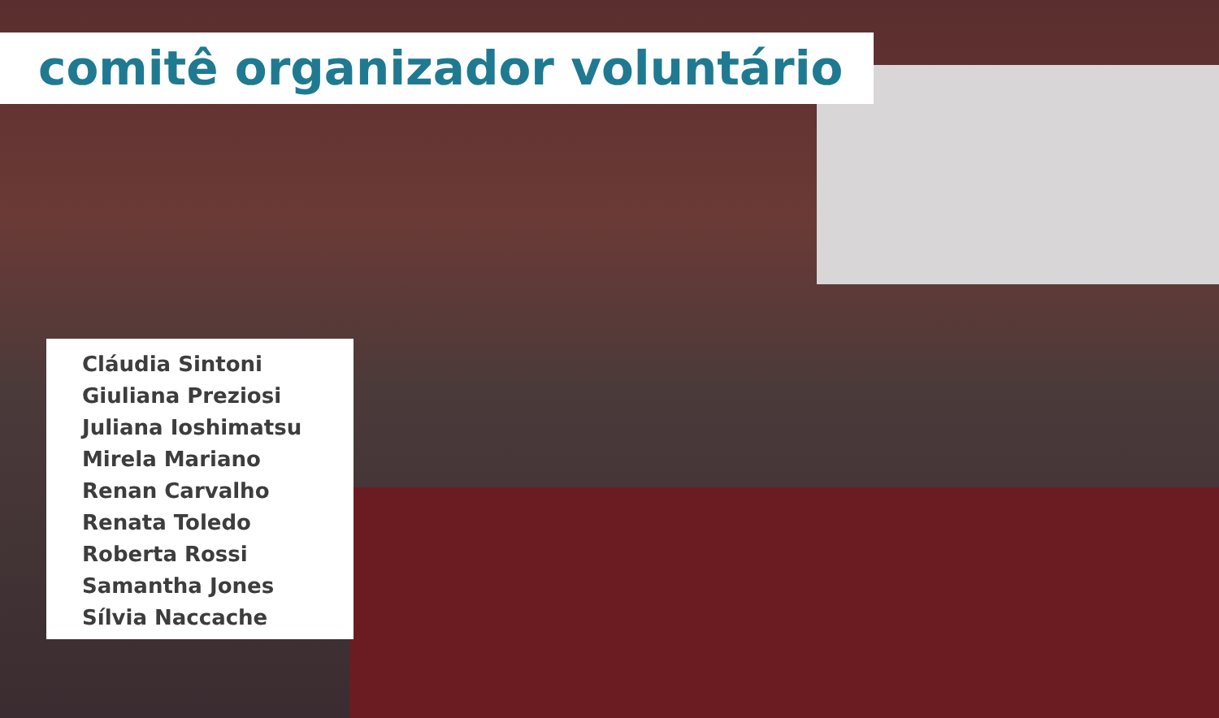comitê organizador voluntário
Cláudia Sintoni
Giuliana Preziosi
Juliana Ioshimatsu
Mirela Mariano
Renan Carvalho
Renata Toledo
Roberta Rossi
Samantha Jones
Sílvia Naccache